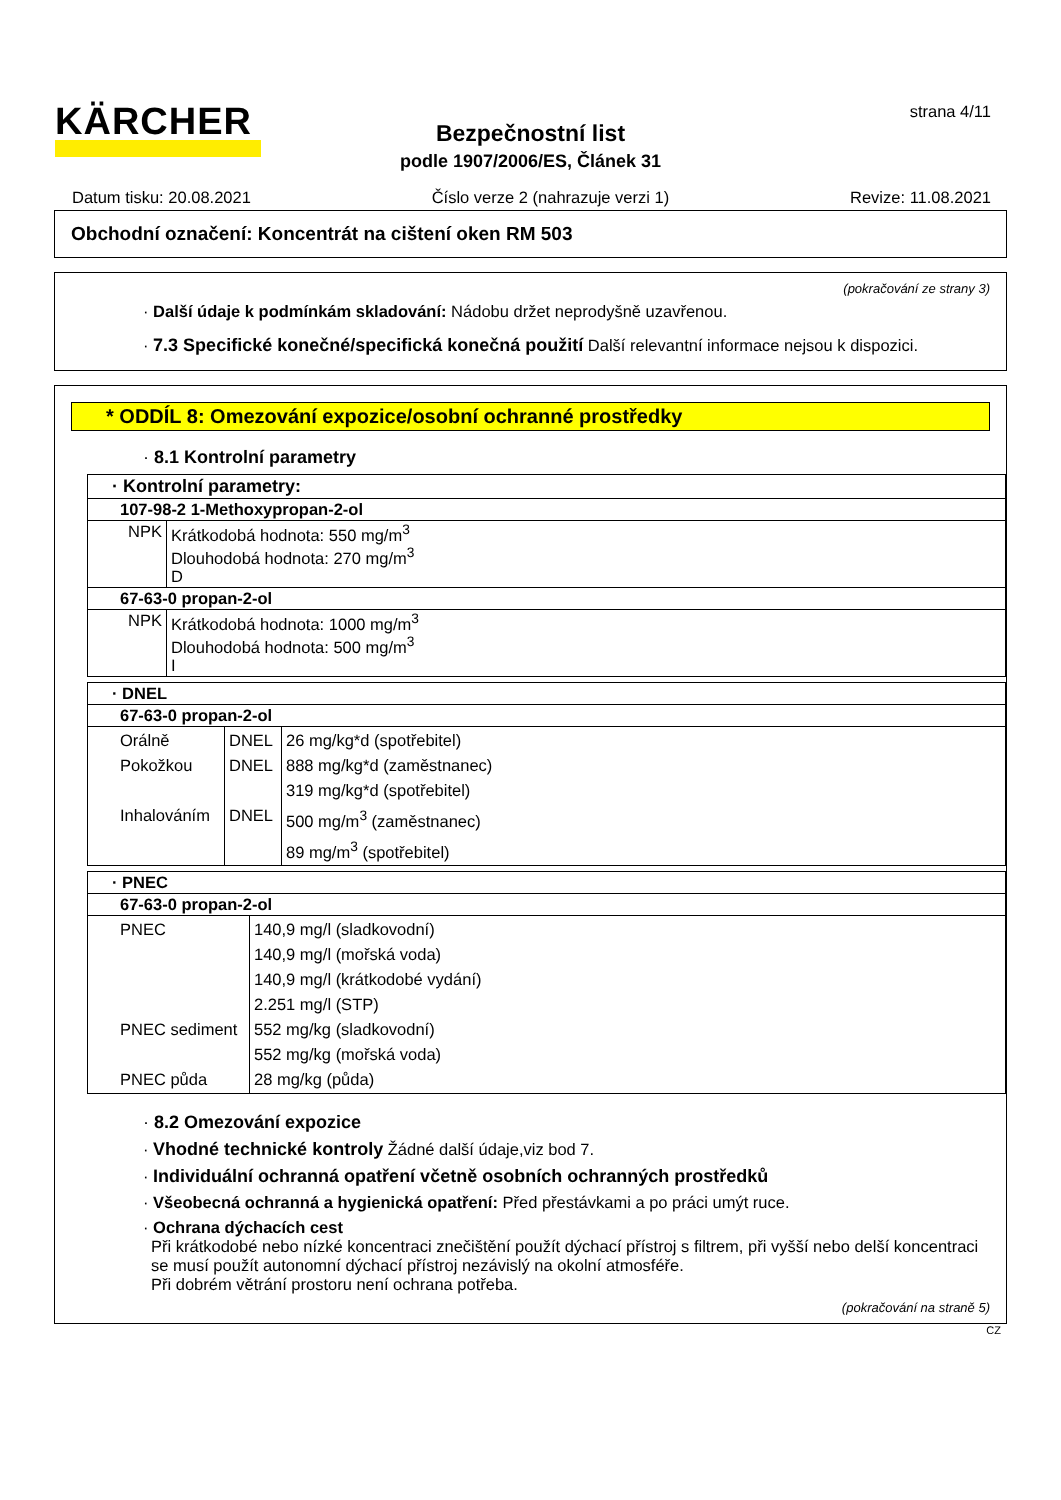KÄRCHER strana 4/11
Bezpečnostní list
podle 1907/2006/ES, Článek 31
Datum tisku: 20.08.2021 Číslo verze 2 (nahrazuje verzi 1) Revize: 11.08.2021
Obchodní označení: Koncentrát na cištení oken RM 503
(pokračování ze strany 3)
· Další údaje k podmínkám skladování: Nádobu držet neprodyšně uzavřenou.
· 7.3 Specifické konečné/specifická konečná použití Další relevantní informace nejsou k dispozici.
* ODDÍL 8: Omezování expozice/osobní ochranné prostředky
· 8.1 Kontrolní parametry
| · Kontrolní parametry: | |
| 107-98-2 1-Methoxypropan-2-ol | |
| NPK | Krátkodobá hodnota: 550 mg/m<sup>3</sup> Dlouhodobá hodnota: 270 mg/m<sup>3</sup> D |
| 67-63-0 propan-2-ol | |
| NPK | Krátkodobá hodnota: 1000 mg/m<sup>3</sup> Dlouhodobá hodnota: 500 mg/m<sup>3</sup> I |
| · DNEL | | |
| 67-63-0 propan-2-ol | | |
| Orálně Pokožkou Inhalováním | DNEL DNEL DNEL | 26 mg/kg*d (spotřebitel) 888 mg/kg*d (zaměstnanec) 319 mg/kg*d (spotřebitel) 500 mg/m<sup>3</sup> (zaměstnanec) 89 mg/m<sup>3</sup> (spotřebitel) |
| · PNEC | |
| 67-63-0 propan-2-ol | |
| PNEC PNEC sediment PNEC půda | 140,9 mg/l (sladkovodní) 140,9 mg/l (mořská voda) 140,9 mg/l (krátkodobé vydání) 2.251 mg/l (STP) 552 mg/kg (sladkovodní) 552 mg/kg (mořská voda) 28 mg/kg (půda) |
· 8.2 Omezování expozice
· Vhodné technické kontroly Žádné další údaje,viz bod 7.
· Individuální ochranná opatření včetně osobních ochranných prostředků
· Všeobecná ochranná a hygienická opatření: Před přestávkami a po práci umýt ruce.
· Ochrana dýchacích cest
Při krátkodobé nebo nízké koncentraci znečištění použít dýchací přístroj s filtrem, při vyšší nebo delší koncentraci se musí použít autonomní dýchací přístroj nezávislý na okolní atmosféře.
Při dobrém větrání prostoru není ochrana potřeba.
(pokračování na straně 5)
CZ